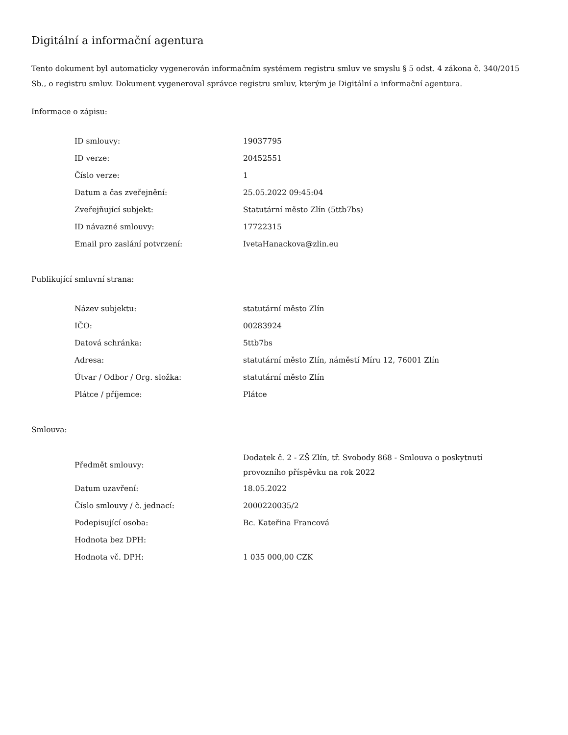Digitální a informační agentura
Tento dokument byl automaticky vygenerován informačním systémem registru smluv ve smyslu § 5 odst. 4 zákona č. 340/2015 Sb., o registru smluv. Dokument vygeneroval správce registru smluv, kterým je Digitální a informační agentura.
Informace o zápisu:
| ID smlouvy: | 19037795 |
| ID verze: | 20452551 |
| Číslo verze: | 1 |
| Datum a čas zveřejnění: | 25.05.2022 09:45:04 |
| Zveřejňující subjekt: | Statutární město Zlín (5ttb7bs) |
| ID návazné smlouvy: | 17722315 |
| Email pro zaslání potvrzení: | IvetaHanackova@zlin.eu |
Publikující smluvní strana:
| Název subjektu: | statutární město Zlín |
| IČO: | 00283924 |
| Datová schránka: | 5ttb7bs |
| Adresa: | statutární město Zlín, náměstí Míru 12, 76001 Zlín |
| Útvar / Odbor / Org. složka: | statutární město Zlín |
| Plátce / příjemce: | Plátce |
Smlouva:
| Předmět smlouvy: | Dodatek č. 2 - ZŠ Zlín, tř. Svobody 868 - Smlouva o poskytnutí provozního příspěvku na rok 2022 |
| Datum uzavření: | 18.05.2022 |
| Číslo smlouvy / č. jednací: | 2000220035/2 |
| Podepisující osoba: | Bc. Kateřina Francová |
| Hodnota bez DPH: | |
| Hodnota vč. DPH: | 1 035 000,00 CZK |